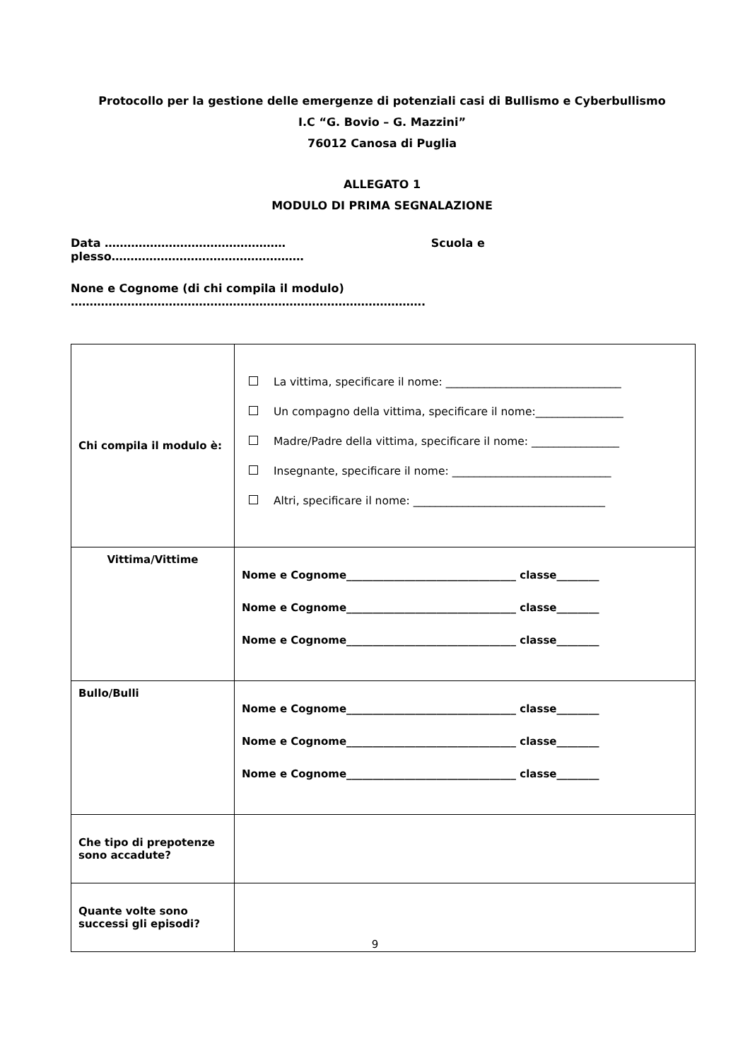Protocollo per la gestione delle emergenze di potenziali casi di Bullismo e Cyberbullismo
I.C “G. Bovio – G. Mazzini”
76012 Canosa di Puglia
ALLEGATO 1
MODULO DI PRIMA SEGNALAZIONE
Data ………………………………………… Scuola e plesso……………………………………………
None e Cognome (di chi compila il modulo) ………………………………………………………………………………….
| Chi compila il modulo è: | La vittima, specificare il nome: ________________________________ Un compagno della vittima, specificare il nome:________________ Madre/Padre della vittima, specificare il nome: ________________ Insegnante, specificare il nome: _____________________________ Altri, specificare il nome: ___________________________________ |
| Vittima/Vittime | Nome e Cognome________________________________ classe________ Nome e Cognome________________________________ classe________ Nome e Cognome________________________________ classe________ |
| Bullo/Bulli | Nome e Cognome________________________________ classe________ Nome e Cognome________________________________ classe________ Nome e Cognome________________________________ classe________ |
| Che tipo di prepotenze sono accadute? | |
| Quante volte sono successi gli episodi? | |
9